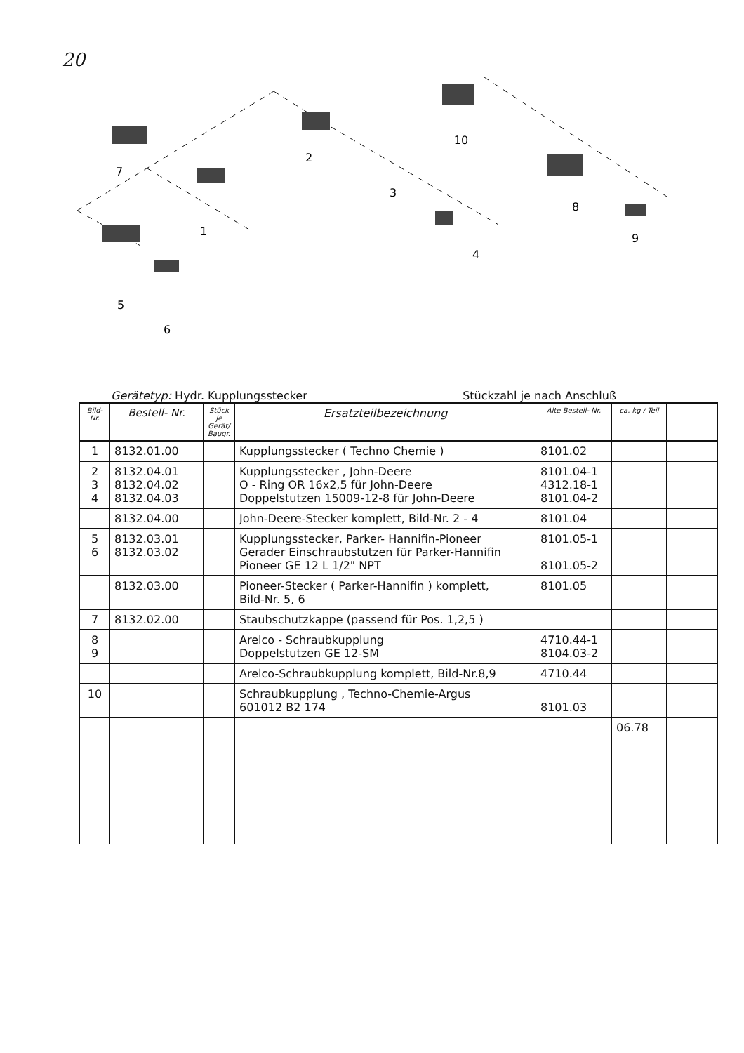20
7
1
2
3
4
10
8
9
5
6
Gerätetyp: Hydr. Kupplungsstecker Stückzahl je nach Anschluß
| Bild-Nr. | Bestell- Nr. | Stück je Gerät/ Baugr. | Ersatzteilbezeichnung | Alte Bestell- Nr. | ca. kg / Teil | |
| --- | --- | --- | --- | --- | --- | --- |
| 1 | 8132.01.00 | | Kupplungsstecker ( Techno Chemie ) | 8101.02 | | |
| 2 3 4 | 8132.04.01 8132.04.02 8132.04.03 | | Kupplungsstecker , John-Deere O - Ring OR 16x2,5 für John-Deere Doppelstutzen 15009-12-8 für John-Deere | 8101.04-1 4312.18-1 8101.04-2 | | |
| | 8132.04.00 | | John-Deere-Stecker komplett, Bild-Nr. 2 - 4 | 8101.04 | | |
| 5 6 | 8132.03.01 8132.03.02 | | Kupplungsstecker, Parker- Hannifin-Pioneer Gerader Einschraubstutzen für Parker-Hannifin Pioneer GE 12 L 1/2" NPT | 8101.05-1 8101.05-2 | | |
| | 8132.03.00 | | Pioneer-Stecker ( Parker-Hannifin ) komplett, Bild-Nr. 5, 6 | 8101.05 | | |
| 7 | 8132.02.00 | | Staubschutzkappe (passend für Pos. 1,2,5 ) | | | |
| 8 9 | | | Arelco - Schraubkupplung Doppelstutzen GE 12-SM | 4710.44-1 8104.03-2 | | |
| | | | Arelco-Schraubkupplung komplett, Bild-Nr.8,9 | 4710.44 | | |
| 10 | | | Schraubkupplung , Techno-Chemie-Argus 601012 B2 174 | 8101.03 | | |
| | | | | | 06.78 | |